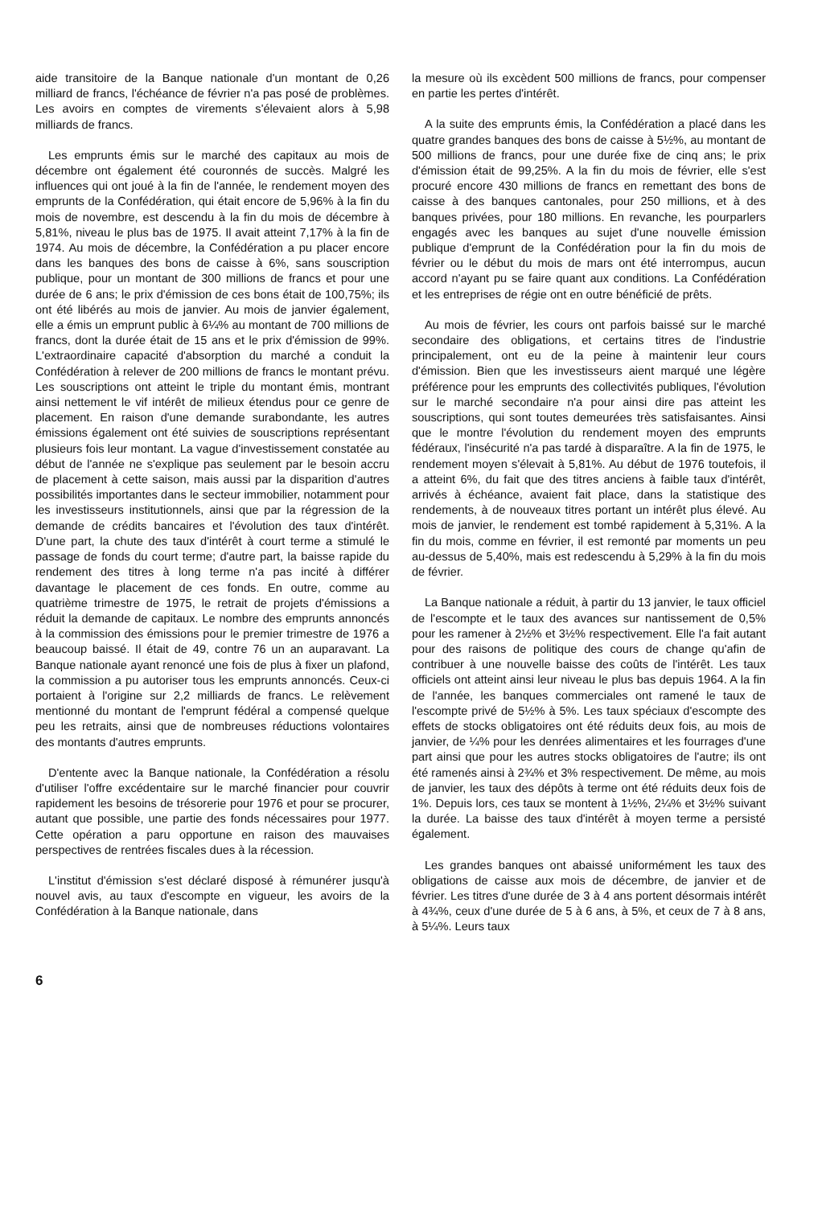aide transitoire de la Banque nationale d'un montant de 0,26 milliard de francs, l'échéance de février n'a pas posé de problèmes. Les avoirs en comptes de virements s'élevaient alors à 5,98 milliards de francs.
Les emprunts émis sur le marché des capitaux au mois de décembre ont également été couronnés de succès. Malgré les influences qui ont joué à la fin de l'année, le rendement moyen des emprunts de la Confédération, qui était encore de 5,96% à la fin du mois de novembre, est descendu à la fin du mois de décembre à 5,81%, niveau le plus bas de 1975. Il avait atteint 7,17% à la fin de 1974. Au mois de décembre, la Confédération a pu placer encore dans les banques des bons de caisse à 6%, sans souscription publique, pour un montant de 300 millions de francs et pour une durée de 6 ans; le prix d'émission de ces bons était de 100,75%; ils ont été libérés au mois de janvier. Au mois de janvier également, elle a émis un emprunt public à 6¼% au montant de 700 millions de francs, dont la durée était de 15 ans et le prix d'émission de 99%. L'extraordinaire capacité d'absorption du marché a conduit la Confédération à relever de 200 millions de francs le montant prévu. Les souscriptions ont atteint le triple du montant émis, montrant ainsi nettement le vif intérêt de milieux étendus pour ce genre de placement. En raison d'une demande surabondante, les autres émissions également ont été suivies de souscriptions représentant plusieurs fois leur montant. La vague d'investissement constatée au début de l'année ne s'explique pas seulement par le besoin accru de placement à cette saison, mais aussi par la disparition d'autres possibilités importantes dans le secteur immobilier, notamment pour les investisseurs institutionnels, ainsi que par la régression de la demande de crédits bancaires et l'évolution des taux d'intérêt. D'une part, la chute des taux d'intérêt à court terme a stimulé le passage de fonds du court terme; d'autre part, la baisse rapide du rendement des titres à long terme n'a pas incité à différer davantage le placement de ces fonds. En outre, comme au quatrième trimestre de 1975, le retrait de projets d'émissions a réduit la demande de capitaux. Le nombre des emprunts annoncés à la commission des émissions pour le premier trimestre de 1976 a beaucoup baissé. Il était de 49, contre 76 un an auparavant. La Banque nationale ayant renoncé une fois de plus à fixer un plafond, la commission a pu autoriser tous les emprunts annoncés. Ceux-ci portaient à l'origine sur 2,2 milliards de francs. Le relèvement mentionné du montant de l'emprunt fédéral a compensé quelque peu les retraits, ainsi que de nombreuses réductions volontaires des montants d'autres emprunts.
D'entente avec la Banque nationale, la Confédération a résolu d'utiliser l'offre excédentaire sur le marché financier pour couvrir rapidement les besoins de trésorerie pour 1976 et pour se procurer, autant que possible, une partie des fonds nécessaires pour 1977. Cette opération a paru opportune en raison des mauvaises perspectives de rentrées fiscales dues à la récession.
L'institut d'émission s'est déclaré disposé à rémunérer jusqu'à nouvel avis, au taux d'escompte en vigueur, les avoirs de la Confédération à la Banque nationale, dans
la mesure où ils excèdent 500 millions de francs, pour compenser en partie les pertes d'intérêt.
A la suite des emprunts émis, la Confédération a placé dans les quatre grandes banques des bons de caisse à 5½%, au montant de 500 millions de francs, pour une durée fixe de cinq ans; le prix d'émission était de 99,25%. A la fin du mois de février, elle s'est procuré encore 430 millions de francs en remettant des bons de caisse à des banques cantonales, pour 250 millions, et à des banques privées, pour 180 millions. En revanche, les pourparlers engagés avec les banques au sujet d'une nouvelle émission publique d'emprunt de la Confédération pour la fin du mois de février ou le début du mois de mars ont été interrompus, aucun accord n'ayant pu se faire quant aux conditions. La Confédération et les entreprises de régie ont en outre bénéficié de prêts.
Au mois de février, les cours ont parfois baissé sur le marché secondaire des obligations, et certains titres de l'industrie principalement, ont eu de la peine à maintenir leur cours d'émission. Bien que les investisseurs aient marqué une légère préférence pour les emprunts des collectivités publiques, l'évolution sur le marché secondaire n'a pour ainsi dire pas atteint les souscriptions, qui sont toutes demeurées très satisfaisantes. Ainsi que le montre l'évolution du rendement moyen des emprunts fédéraux, l'insécurité n'a pas tardé à disparaître. A la fin de 1975, le rendement moyen s'élevait à 5,81%. Au début de 1976 toutefois, il a atteint 6%, du fait que des titres anciens à faible taux d'intérêt, arrivés à échéance, avaient fait place, dans la statistique des rendements, à de nouveaux titres portant un intérêt plus élevé. Au mois de janvier, le rendement est tombé rapidement à 5,31%. A la fin du mois, comme en février, il est remonté par moments un peu au-dessus de 5,40%, mais est redescendu à 5,29% à la fin du mois de février.
La Banque nationale a réduit, à partir du 13 janvier, le taux officiel de l'escompte et le taux des avances sur nantissement de 0,5% pour les ramener à 2½% et 3½% respectivement. Elle l'a fait autant pour des raisons de politique des cours de change qu'afin de contribuer à une nouvelle baisse des coûts de l'intérêt. Les taux officiels ont atteint ainsi leur niveau le plus bas depuis 1964. A la fin de l'année, les banques commerciales ont ramené le taux de l'escompte privé de 5½% à 5%. Les taux spéciaux d'escompte des effets de stocks obligatoires ont été réduits deux fois, au mois de janvier, de ¼% pour les denrées alimentaires et les fourrages d'une part ainsi que pour les autres stocks obligatoires de l'autre; ils ont été ramenés ainsi à 2¾% et 3% respectivement. De même, au mois de janvier, les taux des dépôts à terme ont été réduits deux fois de 1%. Depuis lors, ces taux se montent à 1½%, 2¼% et 3½% suivant la durée. La baisse des taux d'intérêt à moyen terme a persisté également.
Les grandes banques ont abaissé uniformément les taux des obligations de caisse aux mois de décembre, de janvier et de février. Les titres d'une durée de 3 à 4 ans portent désormais intérêt à 4¾%, ceux d'une durée de 5 à 6 ans, à 5%, et ceux de 7 à 8 ans, à 5¼%. Leurs taux
6